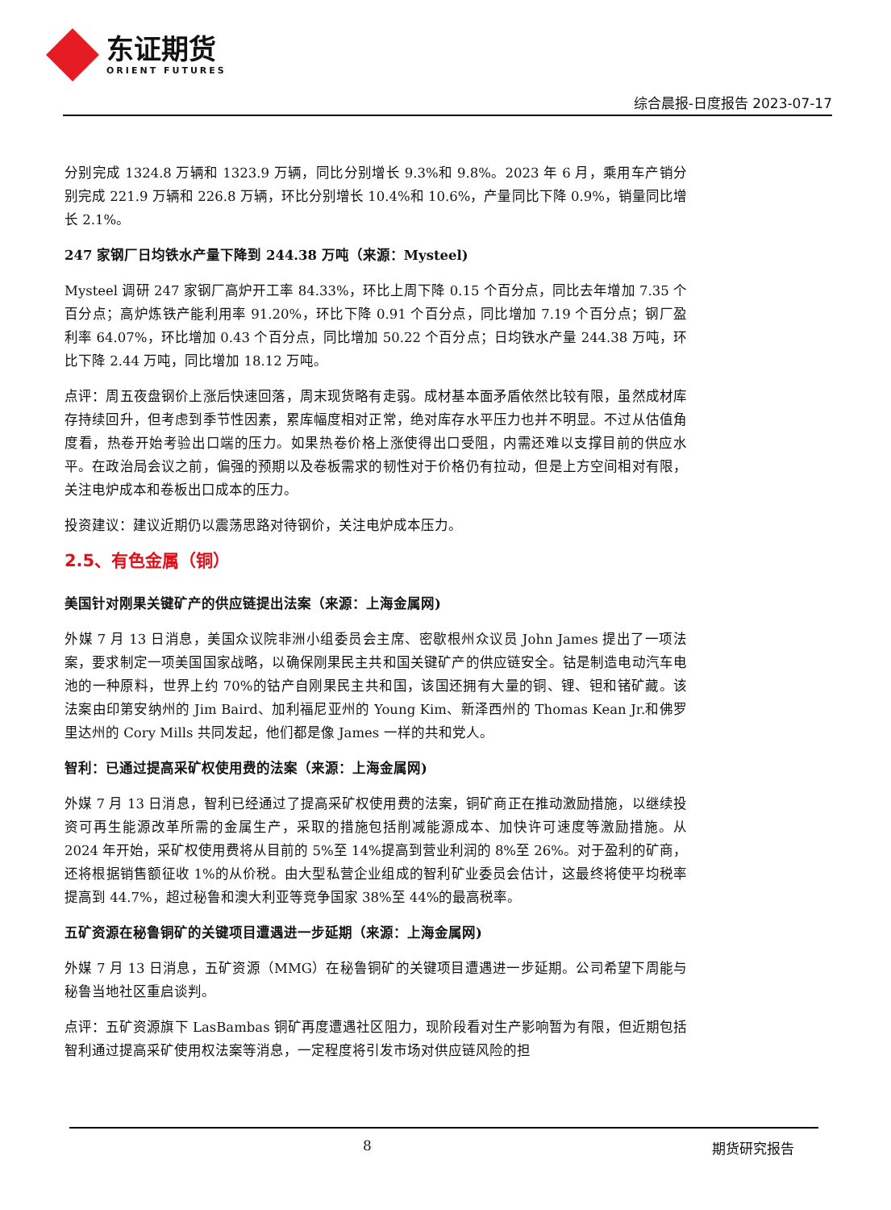东证期货
ORIENT FUTURES
综合晨报-日度报告 2023-07-17
分别完成 1324.8 万辆和 1323.9 万辆，同比分别增长 9.3%和 9.8%。2023 年 6 月，乘用车产销分别完成 221.9 万辆和 226.8 万辆，环比分别增长 10.4%和 10.6%，产量同比下降 0.9%，销量同比增长 2.1%。
247 家钢厂日均铁水产量下降到 244.38 万吨（来源：Mysteel)
Mysteel 调研 247 家钢厂高炉开工率 84.33%，环比上周下降 0.15 个百分点，同比去年增加 7.35 个百分点；高炉炼铁产能利用率 91.20%，环比下降 0.91 个百分点，同比增加 7.19 个百分点；钢厂盈利率 64.07%，环比增加 0.43 个百分点，同比增加 50.22 个百分点；日均铁水产量 244.38 万吨，环比下降 2.44 万吨，同比增加 18.12 万吨。
点评：周五夜盘钢价上涨后快速回落，周末现货略有走弱。成材基本面矛盾依然比较有限，虽然成材库存持续回升，但考虑到季节性因素，累库幅度相对正常，绝对库存水平压力也并不明显。不过从估值角度看，热卷开始考验出口端的压力。如果热卷价格上涨使得出口受阻，内需还难以支撑目前的供应水平。在政治局会议之前，偏强的预期以及卷板需求的韧性对于价格仍有拉动，但是上方空间相对有限，关注电炉成本和卷板出口成本的压力。
投资建议：建议近期仍以震荡思路对待钢价，关注电炉成本压力。
2.5、有色金属（铜）
美国针对刚果关键矿产的供应链提出法案（来源：上海金属网)
外媒 7 月 13 日消息，美国众议院非洲小组委员会主席、密歇根州众议员 John James 提出了一项法案，要求制定一项美国国家战略，以确保刚果民主共和国关键矿产的供应链安全。钴是制造电动汽车电池的一种原料，世界上约 70%的钴产自刚果民主共和国，该国还拥有大量的铜、锂、钽和锗矿藏。该法案由印第安纳州的 Jim Baird、加利福尼亚州的 Young Kim、新泽西州的 Thomas Kean Jr.和佛罗里达州的 Cory Mills 共同发起，他们都是像 James 一样的共和党人。
智利：已通过提高采矿权使用费的法案（来源：上海金属网)
外媒 7 月 13 日消息，智利已经通过了提高采矿权使用费的法案，铜矿商正在推动激励措施，以继续投资可再生能源改革所需的金属生产，采取的措施包括削减能源成本、加快许可速度等激励措施。从 2024 年开始，采矿权使用费将从目前的 5%至 14%提高到营业利润的 8%至 26%。对于盈利的矿商，还将根据销售额征收 1%的从价税。由大型私营企业组成的智利矿业委员会估计，这最终将使平均税率提高到 44.7%，超过秘鲁和澳大利亚等竞争国家 38%至 44%的最高税率。
五矿资源在秘鲁铜矿的关键项目遭遇进一步延期（来源：上海金属网)
外媒 7 月 13 日消息，五矿资源（MMG）在秘鲁铜矿的关键项目遭遇进一步延期。公司希望下周能与秘鲁当地社区重启谈判。
点评：五矿资源旗下 LasBambas 铜矿再度遭遇社区阻力，现阶段看对生产影响暂为有限，但近期包括智利通过提高采矿使用权法案等消息，一定程度将引发市场对供应链风险的担
8 期货研究报告